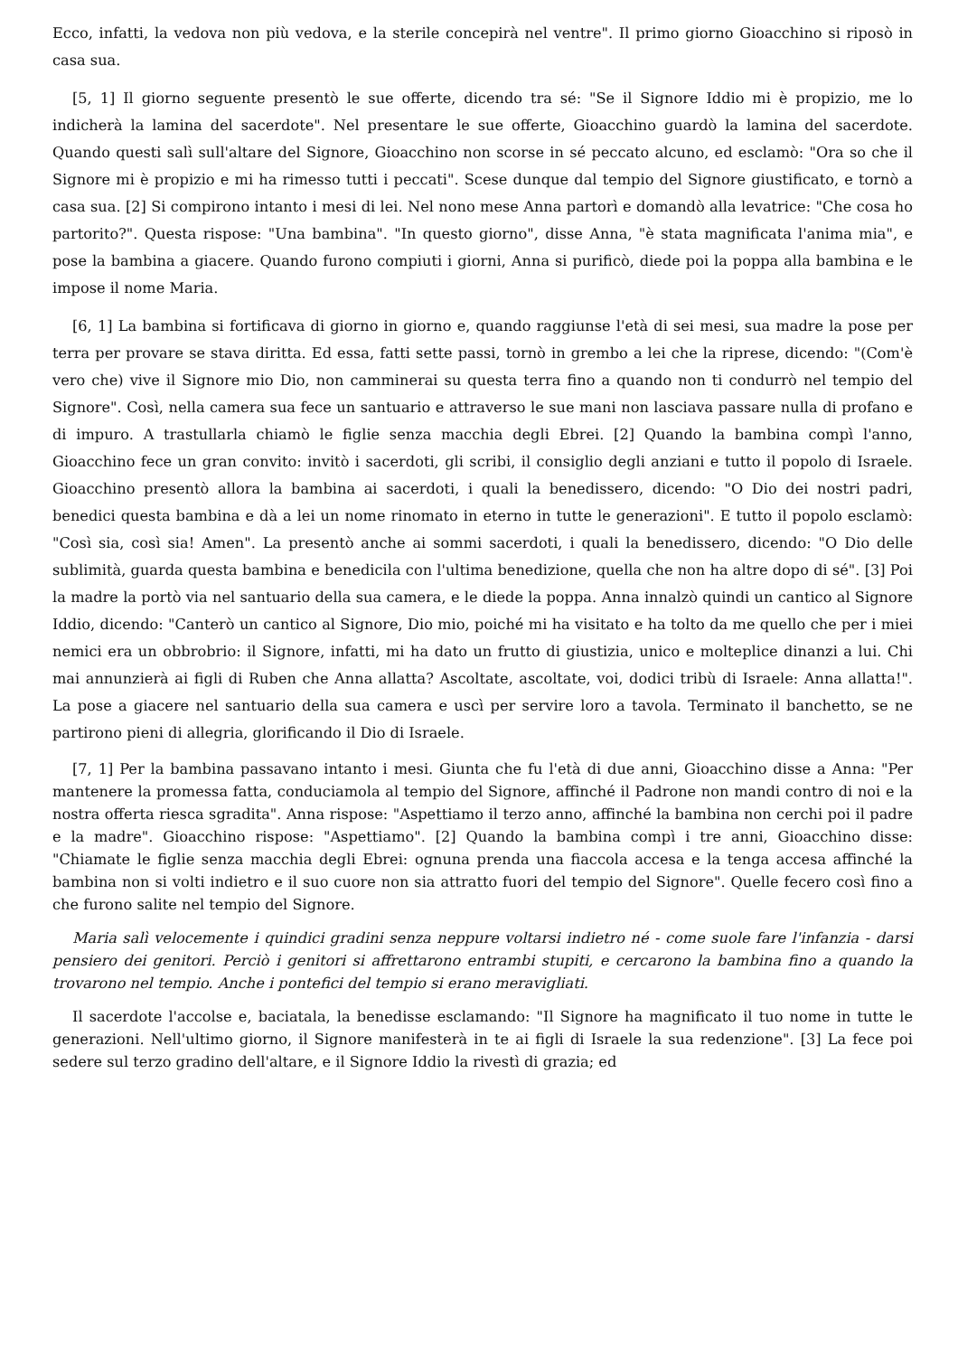Ecco, infatti, la vedova non più vedova, e la sterile concepirà nel ventre". Il primo giorno Gioacchino si riposò in casa sua.
[5, 1] Il giorno seguente presentò le sue offerte, dicendo tra sé: "Se il Signore Iddio mi è propizio, me lo indicherà la lamina del sacerdote". Nel presentare le sue offerte, Gioacchino guardò la lamina del sacerdote. Quando questi salì sull'altare del Signore, Gioacchino non scorse in sé peccato alcuno, ed esclamò: "Ora so che il Signore mi è propizio e mi ha rimesso tutti i peccati". Scese dunque dal tempio del Signore giustificato, e tornò a casa sua. [2] Si compirono intanto i mesi di lei. Nel nono mese Anna partorì e domandò alla levatrice: "Che cosa ho partorito?". Questa rispose: "Una bambina". "In questo giorno", disse Anna, "è stata magnificata l'anima mia", e pose la bambina a giacere. Quando furono compiuti i giorni, Anna si purificò, diede poi la poppa alla bambina e le impose il nome Maria.
[6, 1] La bambina si fortificava di giorno in giorno e, quando raggiunse l'età di sei mesi, sua madre la pose per terra per provare se stava diritta. Ed essa, fatti sette passi, tornò in grembo a lei che la riprese, dicendo: "(Com'è vero che) vive il Signore mio Dio, non camminerai su questa terra fino a quando non ti condurrò nel tempio del Signore". Così, nella camera sua fece un santuario e attraverso le sue mani non lasciava passare nulla di profano e di impuro. A trastullarla chiamò le figlie senza macchia degli Ebrei. [2] Quando la bambina compì l'anno, Gioacchino fece un gran convito: invitò i sacerdoti, gli scribi, il consiglio degli anziani e tutto il popolo di Israele. Gioacchino presentò allora la bambina ai sacerdoti, i quali la benedissero, dicendo: "O Dio dei nostri padri, benedici questa bambina e dà a lei un nome rinomato in eterno in tutte le generazioni". E tutto il popolo esclamò: "Così sia, così sia! Amen". La presentò anche ai sommi sacerdoti, i quali la benedissero, dicendo: "O Dio delle sublimità, guarda questa bambina e benedicila con l'ultima benedizione, quella che non ha altre dopo di sé". [3] Poi la madre la portò via nel santuario della sua camera, e le diede la poppa. Anna innalzò quindi un cantico al Signore Iddio, dicendo: "Canterò un cantico al Signore, Dio mio, poiché mi ha visitato e ha tolto da me quello che per i miei nemici era un obbrobrio: il Signore, infatti, mi ha dato un frutto di giustizia, unico e molteplice dinanzi a lui. Chi mai annunzierà ai figli di Ruben che Anna allatta? Ascoltate, ascoltate, voi, dodici tribù di Israele: Anna allatta!". La pose a giacere nel santuario della sua camera e uscì per servire loro a tavola. Terminato il banchetto, se ne partirono pieni di allegria, glorificando il Dio di Israele.
[7, 1] Per la bambina passavano intanto i mesi. Giunta che fu l'età di due anni, Gioacchino disse a Anna: "Per mantenere la promessa fatta, conduciamola al tempio del Signore, affinché il Padrone non mandi contro di noi e la nostra offerta riesca sgradita". Anna rispose: "Aspettiamo il terzo anno, affinché la bambina non cerchi poi il padre e la madre". Gioacchino rispose: "Aspettiamo". [2] Quando la bambina compì i tre anni, Gioacchino disse: "Chiamate le figlie senza macchia degli Ebrei: ognuna prenda una fiaccola accesa e la tenga accesa affinché la bambina non si volti indietro e il suo cuore non sia attratto fuori del tempio del Signore". Quelle fecero così fino a che furono salite nel tempio del Signore.
Maria salì velocemente i quindici gradini senza neppure voltarsi indietro né - come suole fare l'infanzia - darsi pensiero dei genitori. Perciò i genitori si affrettarono entrambi stupiti, e cercarono la bambina fino a quando la trovarono nel tempio. Anche i pontefici del tempio si erano meravigliati.
Il sacerdote l'accolse e, baciatala, la benedisse esclamando: "Il Signore ha magnificato il tuo nome in tutte le generazioni. Nell'ultimo giorno, il Signore manifesterà in te ai figli di Israele la sua redenzione". [3] La fece poi sedere sul terzo gradino dell'altare, e il Signore Iddio la rivestì di grazia; ed